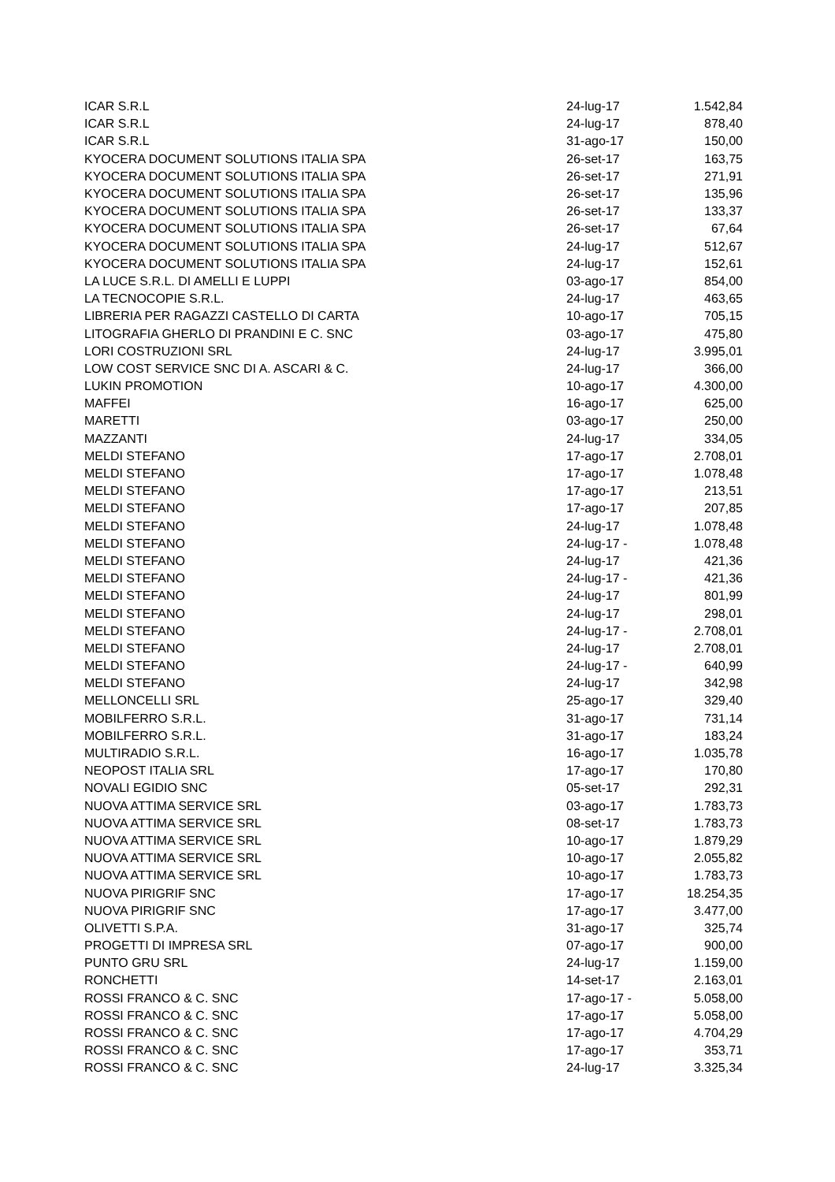| ICAR S.R.L | 24-lug-17 | 1.542,84 |
| ICAR S.R.L | 24-lug-17 | 878,40 |
| ICAR S.R.L | 31-ago-17 | 150,00 |
| KYOCERA DOCUMENT SOLUTIONS ITALIA SPA | 26-set-17 | 163,75 |
| KYOCERA DOCUMENT SOLUTIONS ITALIA SPA | 26-set-17 | 271,91 |
| KYOCERA DOCUMENT SOLUTIONS ITALIA SPA | 26-set-17 | 135,96 |
| KYOCERA DOCUMENT SOLUTIONS ITALIA SPA | 26-set-17 | 133,37 |
| KYOCERA DOCUMENT SOLUTIONS ITALIA SPA | 26-set-17 | 67,64 |
| KYOCERA DOCUMENT SOLUTIONS ITALIA SPA | 24-lug-17 | 512,67 |
| KYOCERA DOCUMENT SOLUTIONS ITALIA SPA | 24-lug-17 | 152,61 |
| LA LUCE S.R.L. DI AMELLI E LUPPI | 03-ago-17 | 854,00 |
| LA TECNOCOPIE S.R.L. | 24-lug-17 | 463,65 |
| LIBRERIA PER RAGAZZI CASTELLO DI CARTA | 10-ago-17 | 705,15 |
| LITOGRAFIA GHERLO DI PRANDINI E C. SNC | 03-ago-17 | 475,80 |
| LORI COSTRUZIONI SRL | 24-lug-17 | 3.995,01 |
| LOW COST SERVICE SNC DI A. ASCARI & C. | 24-lug-17 | 366,00 |
| LUKIN PROMOTION | 10-ago-17 | 4.300,00 |
| MAFFEI | 16-ago-17 | 625,00 |
| MARETTI | 03-ago-17 | 250,00 |
| MAZZANTI | 24-lug-17 | 334,05 |
| MELDI STEFANO | 17-ago-17 | 2.708,01 |
| MELDI STEFANO | 17-ago-17 | 1.078,48 |
| MELDI STEFANO | 17-ago-17 | 213,51 |
| MELDI STEFANO | 17-ago-17 | 207,85 |
| MELDI STEFANO | 24-lug-17 | 1.078,48 |
| MELDI STEFANO | 24-lug-17 - | 1.078,48 |
| MELDI STEFANO | 24-lug-17 | 421,36 |
| MELDI STEFANO | 24-lug-17 - | 421,36 |
| MELDI STEFANO | 24-lug-17 | 801,99 |
| MELDI STEFANO | 24-lug-17 | 298,01 |
| MELDI STEFANO | 24-lug-17 - | 2.708,01 |
| MELDI STEFANO | 24-lug-17 | 2.708,01 |
| MELDI STEFANO | 24-lug-17 - | 640,99 |
| MELDI STEFANO | 24-lug-17 | 342,98 |
| MELLONCELLI SRL | 25-ago-17 | 329,40 |
| MOBILFERRO S.R.L. | 31-ago-17 | 731,14 |
| MOBILFERRO S.R.L. | 31-ago-17 | 183,24 |
| MULTIRADIO S.R.L. | 16-ago-17 | 1.035,78 |
| NEOPOST ITALIA SRL | 17-ago-17 | 170,80 |
| NOVALI EGIDIO SNC | 05-set-17 | 292,31 |
| NUOVA ATTIMA SERVICE SRL | 03-ago-17 | 1.783,73 |
| NUOVA ATTIMA SERVICE SRL | 08-set-17 | 1.783,73 |
| NUOVA ATTIMA SERVICE SRL | 10-ago-17 | 1.879,29 |
| NUOVA ATTIMA SERVICE SRL | 10-ago-17 | 2.055,82 |
| NUOVA ATTIMA SERVICE SRL | 10-ago-17 | 1.783,73 |
| NUOVA PIRIGRIF SNC | 17-ago-17 | 18.254,35 |
| NUOVA PIRIGRIF SNC | 17-ago-17 | 3.477,00 |
| OLIVETTI S.P.A. | 31-ago-17 | 325,74 |
| PROGETTI DI IMPRESA SRL | 07-ago-17 | 900,00 |
| PUNTO GRU SRL | 24-lug-17 | 1.159,00 |
| RONCHETTI | 14-set-17 | 2.163,01 |
| ROSSI FRANCO & C. SNC | 17-ago-17 - | 5.058,00 |
| ROSSI FRANCO & C. SNC | 17-ago-17 | 5.058,00 |
| ROSSI FRANCO & C. SNC | 17-ago-17 | 4.704,29 |
| ROSSI FRANCO & C. SNC | 17-ago-17 | 353,71 |
| ROSSI FRANCO & C. SNC | 24-lug-17 | 3.325,34 |